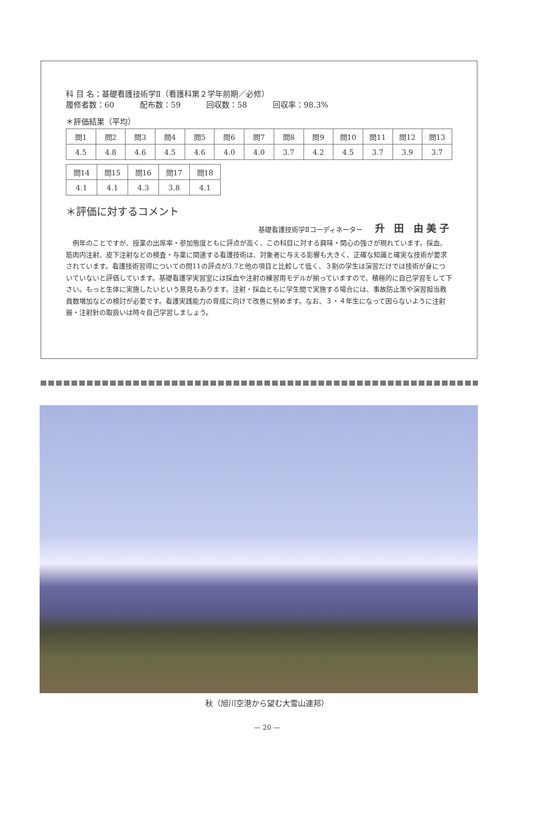科 目 名：基礎看護技術学Ⅱ（看護科第２学年前期／必修）
履修者数：60 配布数：59 回収数：58 回収率：98.3%
＊評価結果（平均）
| 問1 | 問2 | 問3 | 問4 | 問5 | 問6 | 問7 | 問8 | 問9 | 問10 | 問11 | 問12 | 問13 |
| 4.5 | 4.8 | 4.6 | 4.5 | 4.6 | 4.0 | 4.0 | 3.7 | 4.2 | 4.5 | 3.7 | 3.9 | 3.7 |
| 問14 | 問15 | 問16 | 問17 | 問18 |
| 4.1 | 4.1 | 4.3 | 3.8 | 4.1 |
＊評価に対するコメント
基礎看護技術学Ⅱコーディネーター 升 田 由美子
例年のことですが、授業の出席率・参加態度ともに評点が高く、この科目に対する興味・関心の強さが現れています。採血、筋肉内注射、皮下注射などの検査・与薬に関連する看護技術は、対象者に与える影響も大きく、正確な知識と確実な技術が要求されています。看護技術習得についての問11の評点が3.7と他の項目と比較して低く、３割の学生は演習だけでは技術が身についていないと評価しています。基礎看護学実習室には採血や注射の練習用モデルが揃っていますので、積極的に自己学習をして下さい。もっと生体に実施したいという意見もあります。注射・採血ともに学生間で実施する場合には、事故防止策や演習担当教員数増加などの検討が必要です。看護実践能力の育成に向けて改善に努めます。なお、３・４年生になって困らないように注射器・注射針の取扱いは時々自己学習しましょう。
秋（旭川空港から望む大雪山連邦）
— 20 —